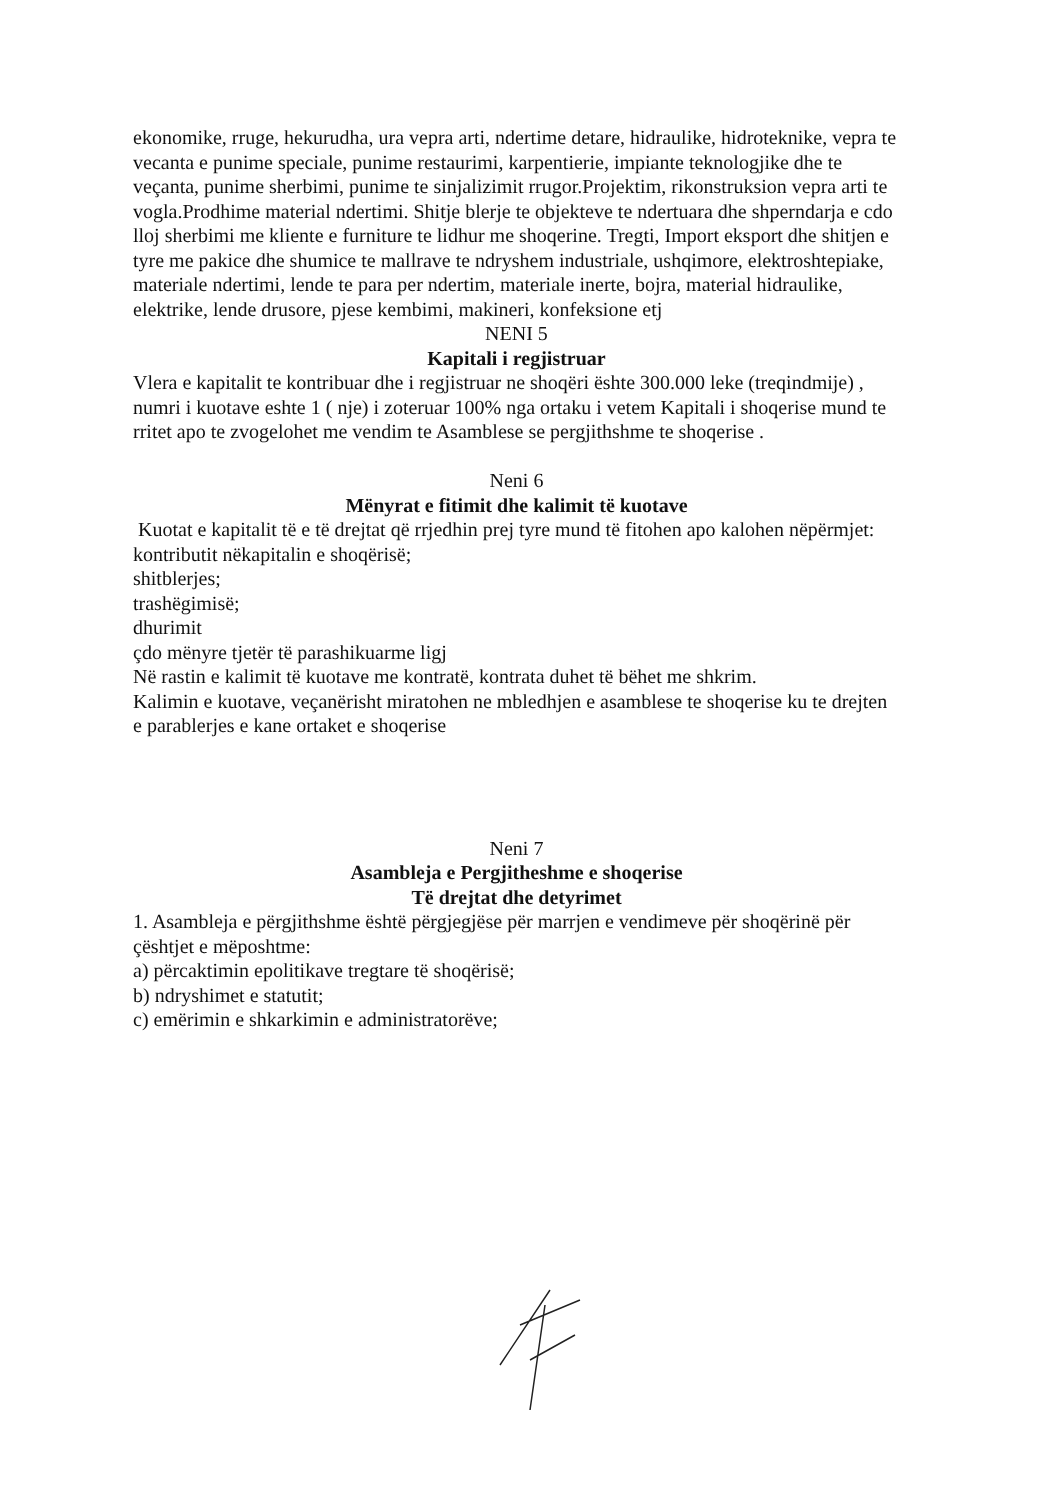ekonomike, rruge, hekurudha, ura vepra arti, ndertime detare, hidraulike, hidroteknike, vepra te vecanta e punime speciale, punime restaurimi, karpentierie, impiante teknologjike dhe te veçanta, punime sherbimi, punime te sinjalizimit rrugor.Projektim, rikonstruksion vepra arti te vogla.Prodhime material ndertimi. Shitje blerje te objekteve te ndertuara dhe shperndarja e cdo lloj sherbimi me kliente e furniture te lidhur me shoqerine. Tregti, Import eksport dhe shitjen e tyre me pakice dhe shumice te mallrave te ndryshem industriale, ushqimore, elektroshtepiake, materiale ndertimi, lende te para per ndertim, materiale inerte, bojra, material hidraulike, elektrike, lende drusore, pjese kembimi, makineri, konfeksione etj
NENI 5
Kapitali i regjistruar
Vlera e kapitalit te kontribuar dhe i regjistruar ne shoqëri ështe 300.000 leke (treqindmije) , numri i kuotave eshte 1 ( nje) i zoteruar 100% nga ortaku i vetem Kapitali i shoqerise mund te rritet apo te zvogelohet me vendim te Asamblese se pergjithshme te shoqerise .
Neni 6
Mënyrat e fitimit dhe kalimit të kuotave
Kuotat e kapitalit të e të drejtat që rrjedhin prej tyre mund të fitohen apo kalohen nëpërmjet:
kontributit nëkapitalin e shoqërisë;
shitblerjes;
trashëgimisë;
dhurimit
çdo mënyre tjetër të parashikuarme ligj
Në rastin e kalimit të kuotave me kontratë, kontrata duhet të bëhet me shkrim.
Kalimin e kuotave, veçanërisht miratohen ne mbledhjen e asamblese te shoqerise ku te drejten e parablerjes e kane ortaket e shoqerise
Neni 7
Asambleja e Pergjitheshme e shoqerise
Të drejtat dhe detyrimet
1. Asambleja e përgjithshme është përgjegjëse për marrjen e vendimeve për shoqërinë për çështjet e mëposhtme:
a) përcaktimin epolitikave tregtare të shoqërisë;
b) ndryshimet e statutit;
c) emërimin e shkarkimin e administratorëve;